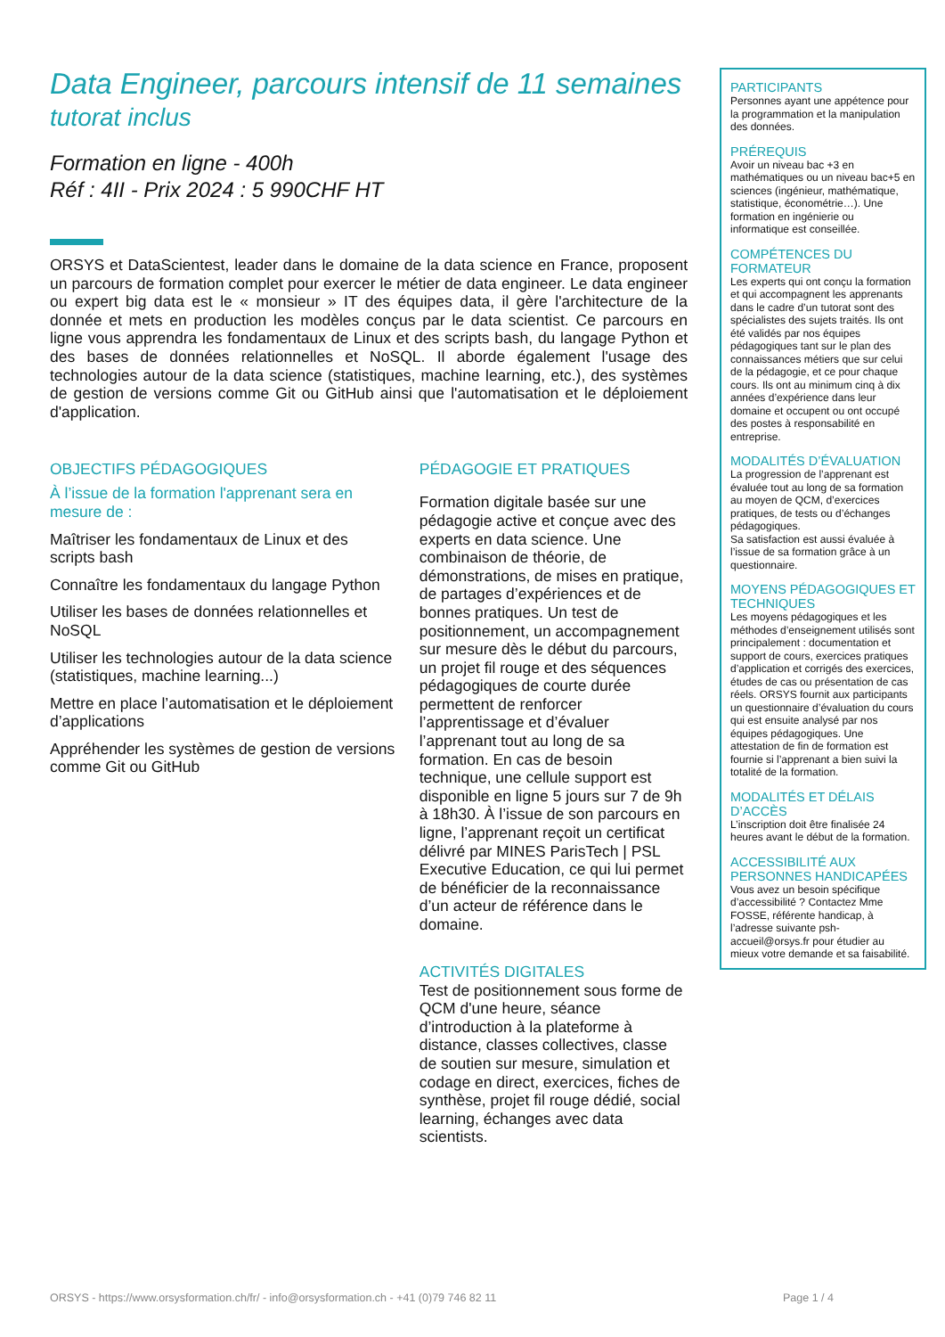Data Engineer, parcours intensif de 11 semaines
tutorat inclus
Formation en ligne - 400h
Réf : 4II - Prix 2024 : 5 990CHF HT
ORSYS et DataScientest, leader dans le domaine de la data science en France, proposent un parcours de formation complet pour exercer le métier de data engineer. Le data engineer ou expert big data est le « monsieur » IT des équipes data, il gère l'architecture de la donnée et mets en production les modèles conçus par le data scientist. Ce parcours en ligne vous apprendra les fondamentaux de Linux et des scripts bash, du langage Python et des bases de données relationnelles et NoSQL. Il aborde également l'usage des technologies autour de la data science (statistiques, machine learning, etc.), des systèmes de gestion de versions comme Git ou GitHub ainsi que l'automatisation et le déploiement d'application.
OBJECTIFS PÉDAGOGIQUES
À l’issue de la formation l'apprenant sera en mesure de :
Maîtriser les fondamentaux de Linux et des scripts bash
Connaître les fondamentaux du langage Python
Utiliser les bases de données relationnelles et NoSQL
Utiliser les technologies autour de la data science (statistiques, machine learning...)
Mettre en place l’automatisation et le déploiement d’applications
Appréhender les systèmes de gestion de versions comme Git ou GitHub
PÉDAGOGIE ET PRATIQUES
Formation digitale basée sur une pédagogie active et conçue avec des experts en data science. Une combinaison de théorie, de démonstrations, de mises en pratique, de partages d’expériences et de bonnes pratiques. Un test de positionnement, un accompagnement sur mesure dès le début du parcours, un projet fil rouge et des séquences pédagogiques de courte durée permettent de renforcer l’apprentissage et d’évaluer l’apprenant tout au long de sa formation. En cas de besoin technique, une cellule support est disponible en ligne 5 jours sur 7 de 9h à 18h30. À l’issue de son parcours en ligne, l’apprenant reçoit un certificat délivré par MINES ParisTech | PSL Executive Education, ce qui lui permet de bénéficier de la reconnaissance d’un acteur de référence dans le domaine.
ACTIVITÉS DIGITALES
Test de positionnement sous forme de QCM d'une heure, séance d’introduction à la plateforme à distance, classes collectives, classe de soutien sur mesure, simulation et codage en direct, exercices, fiches de synthèse, projet fil rouge dédié, social learning, échanges avec data scientists.
PARTICIPANTS
Personnes ayant une appétence pour la programmation et la manipulation des données.
PRÉREQUIS
Avoir un niveau bac +3 en mathématiques ou un niveau bac+5 en sciences (ingénieur, mathématique, statistique, économétrie…). Une formation en ingénierie ou informatique est conseillée.
COMPÉTENCES DU FORMATEUR
Les experts qui ont conçu la formation et qui accompagnent les apprenants dans le cadre d’un tutorat sont des spécialistes des sujets traités. Ils ont été validés par nos équipes pédagogiques tant sur le plan des connaissances métiers que sur celui de la pédagogie, et ce pour chaque cours. Ils ont au minimum cinq à dix années d’expérience dans leur domaine et occupent ou ont occupé des postes à responsabilité en entreprise.
MODALITÉS D’ÉVALUATION
La progression de l’apprenant est évaluée tout au long de sa formation au moyen de QCM, d’exercices pratiques, de tests ou d’échanges pédagogiques.
Sa satisfaction est aussi évaluée à l’issue de sa formation grâce à un questionnaire.
MOYENS PÉDAGOGIQUES ET TECHNIQUES
Les moyens pédagogiques et les méthodes d’enseignement utilisés sont principalement : documentation et support de cours, exercices pratiques d’application et corrigés des exercices, études de cas ou présentation de cas réels. ORSYS fournit aux participants un questionnaire d’évaluation du cours qui est ensuite analysé par nos équipes pédagogiques. Une attestation de fin de formation est fournie si l’apprenant a bien suivi la totalité de la formation.
MODALITÉS ET DÉLAIS D’ACCÈS
L’inscription doit être finalisée 24 heures avant le début de la formation.
ACCESSIBILITÉ AUX PERSONNES HANDICAPÉES
Vous avez un besoin spécifique d’accessibilité ? Contactez Mme FOSSE, référente handicap, à l’adresse suivante psh-accueil@orsys.fr pour étudier au mieux votre demande et sa faisabilité.
ORSYS - https://www.orsysformation.ch/fr/ - info@orsysformation.ch - +41 (0)79 746 82 11 Page 1 / 4